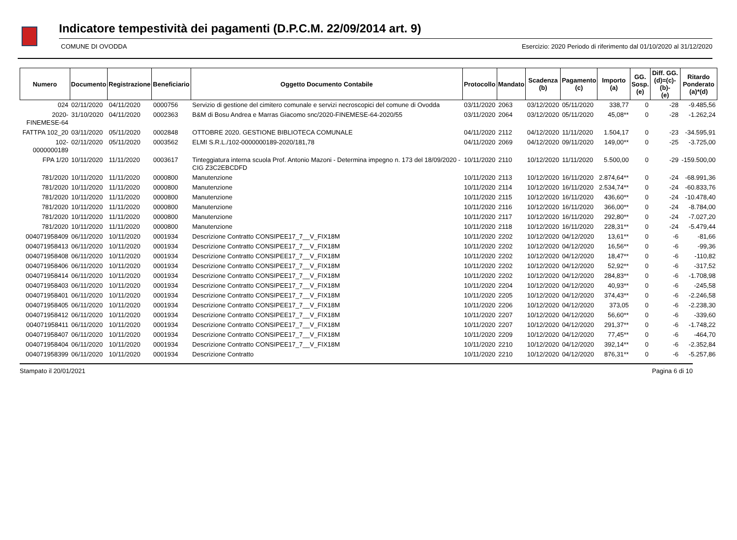Indicatore tempestività dei pagamenti (D.P.C.M. 22/09/2014 art. 9)
COMUNE DI OVODDA Esercizio: 2020 Periodo di riferimento dal 01/10/2020 al 31/12/2020
| Numero | Documento | Registrazione | Beneficiario | Oggetto Documento Contabile | Protocollo | Mandato | Scadenza (b) | Pagamento (c) | Importo (a) | GG. Sosp. (e) | Diff. GG. (d)=(c)-(b)- (e) | Ritardo Ponderato (a)*(d) |
| --- | --- | --- | --- | --- | --- | --- | --- | --- | --- | --- | --- | --- |
| 024 | 02/11/2020 | 04/11/2020 | 0000756 | Servizio di gestione del cimitero comunale e servizi necroscopici del comune di Ovodda | 03/11/2020 | 2063 | 03/12/2020 | 05/11/2020 | 338,77 | 0 | -28 | -9.485,56 |
| 2020- FINEMESE-64 | 31/10/2020 | 04/11/2020 | 0002363 | B&M di Bosu Andrea e Marras Giacomo snc/2020-FINEMESE-64-2020/55 | 03/11/2020 | 2064 | 03/12/2020 | 05/11/2020 | 45,08** | 0 | -28 | -1.262,24 |
| FATTPA 102_20 | 03/11/2020 | 05/11/2020 | 0002848 | OTTOBRE 2020. GESTIONE BIBLIOTECA COMUNALE | 04/11/2020 | 2112 | 04/12/2020 | 11/11/2020 | 1.504,17 | 0 | -23 | -34.595,91 |
| 102-0000000189 | 02/11/2020 | 05/11/2020 | 0003562 | ELMI S.R.L./102-0000000189-2020/181,78 | 04/11/2020 | 2069 | 04/12/2020 | 09/11/2020 | 149,00** | 0 | -25 | -3.725,00 |
| FPA 1/20 | 10/11/2020 | 11/11/2020 | 0003617 | Tinteggiatura interna scuola Prof. Antonio Mazoni - Determina impegno n. 173 del 18/09/2020 - CIG Z3C2EBCDFD | 10/11/2020 | 2110 | 10/12/2020 | 11/11/2020 | 5.500,00 | 0 | -29 | -159.500,00 |
| 781/2020 | 10/11/2020 | 11/11/2020 | 0000800 | Manutenzione | 10/11/2020 | 2113 | 10/12/2020 | 16/11/2020 | 2.874,64** | 0 | -24 | -68.991,36 |
| 781/2020 | 10/11/2020 | 11/11/2020 | 0000800 | Manutenzione | 10/11/2020 | 2114 | 10/12/2020 | 16/11/2020 | 2.534,74** | 0 | -24 | -60.833,76 |
| 781/2020 | 10/11/2020 | 11/11/2020 | 0000800 | Manutenzione | 10/11/2020 | 2115 | 10/12/2020 | 16/11/2020 | 436,60** | 0 | -24 | -10.478,40 |
| 781/2020 | 10/11/2020 | 11/11/2020 | 0000800 | Manutenzione | 10/11/2020 | 2116 | 10/12/2020 | 16/11/2020 | 366,00** | 0 | -24 | -8.784,00 |
| 781/2020 | 10/11/2020 | 11/11/2020 | 0000800 | Manutenzione | 10/11/2020 | 2117 | 10/12/2020 | 16/11/2020 | 292,80** | 0 | -24 | -7.027,20 |
| 781/2020 | 10/11/2020 | 11/11/2020 | 0000800 | Manutenzione | 10/11/2020 | 2118 | 10/12/2020 | 16/11/2020 | 228,31** | 0 | -24 | -5.479,44 |
| 004071958409 | 06/11/2020 | 10/11/2020 | 0001934 | Descrizione Contratto CONSIPEE17_7__V_FIX18M | 10/11/2020 | 2202 | 10/12/2020 | 04/12/2020 | 13,61** | 0 | -6 | -81,66 |
| 004071958413 | 06/11/2020 | 10/11/2020 | 0001934 | Descrizione Contratto CONSIPEE17_7__V_FIX18M | 10/11/2020 | 2202 | 10/12/2020 | 04/12/2020 | 16,56** | 0 | -6 | -99,36 |
| 004071958408 | 06/11/2020 | 10/11/2020 | 0001934 | Descrizione Contratto CONSIPEE17_7__V_FIX18M | 10/11/2020 | 2202 | 10/12/2020 | 04/12/2020 | 18,47** | 0 | -6 | -110,82 |
| 004071958406 | 06/11/2020 | 10/11/2020 | 0001934 | Descrizione Contratto CONSIPEE17_7__V_FIX18M | 10/11/2020 | 2202 | 10/12/2020 | 04/12/2020 | 52,92** | 0 | -6 | -317,52 |
| 004071958414 | 06/11/2020 | 10/11/2020 | 0001934 | Descrizione Contratto CONSIPEE17_7__V_FIX18M | 10/11/2020 | 2202 | 10/12/2020 | 04/12/2020 | 284,83** | 0 | -6 | -1.708,98 |
| 004071958403 | 06/11/2020 | 10/11/2020 | 0001934 | Descrizione Contratto CONSIPEE17_7__V_FIX18M | 10/11/2020 | 2204 | 10/12/2020 | 04/12/2020 | 40,93** | 0 | -6 | -245,58 |
| 004071958401 | 06/11/2020 | 10/11/2020 | 0001934 | Descrizione Contratto CONSIPEE17_7__V_FIX18M | 10/11/2020 | 2205 | 10/12/2020 | 04/12/2020 | 374,43** | 0 | -6 | -2.246,58 |
| 004071958405 | 06/11/2020 | 10/11/2020 | 0001934 | Descrizione Contratto CONSIPEE17_7__V_FIX18M | 10/11/2020 | 2206 | 10/12/2020 | 04/12/2020 | 373,05 | 0 | -6 | -2.238,30 |
| 004071958412 | 06/11/2020 | 10/11/2020 | 0001934 | Descrizione Contratto CONSIPEE17_7__V_FIX18M | 10/11/2020 | 2207 | 10/12/2020 | 04/12/2020 | 56,60** | 0 | -6 | -339,60 |
| 004071958411 | 06/11/2020 | 10/11/2020 | 0001934 | Descrizione Contratto CONSIPEE17_7__V_FIX18M | 10/11/2020 | 2207 | 10/12/2020 | 04/12/2020 | 291,37** | 0 | -6 | -1.748,22 |
| 004071958407 | 06/11/2020 | 10/11/2020 | 0001934 | Descrizione Contratto CONSIPEE17_7__V_FIX18M | 10/11/2020 | 2209 | 10/12/2020 | 04/12/2020 | 77,45** | 0 | -6 | -464,70 |
| 004071958404 | 06/11/2020 | 10/11/2020 | 0001934 | Descrizione Contratto CONSIPEE17_7__V_FIX18M | 10/11/2020 | 2210 | 10/12/2020 | 04/12/2020 | 392,14** | 0 | -6 | -2.352,84 |
| 004071958399 | 06/11/2020 | 10/11/2020 | 0001934 | Descrizione Contratto | 10/11/2020 | 2210 | 10/12/2020 | 04/12/2020 | 876,31** | 0 | -6 | -5.257,86 |
Stampato il 20/01/2021 Pagina 6 di 10